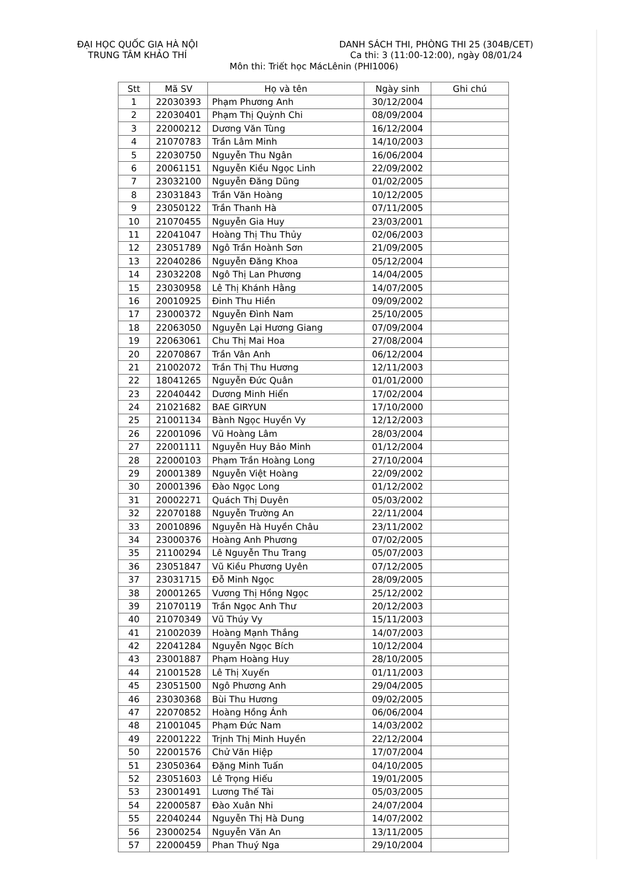ĐẠI HỌC QUỐC GIA HÀ NỘI
TRUNG TÂM KHẢO THÍ
DANH SÁCH THI, PHÒNG THI 25 (304B/CET)
Ca thi: 3 (11:00-12:00), ngày 08/01/24
Môn thi: Triết học MácLênin (PHI1006)
| Stt | Mã SV | Họ và tên | Ngày sinh | Ghi chú |
| --- | --- | --- | --- | --- |
| 1 | 22030393 | Phạm Phương Anh | 30/12/2004 | |
| 2 | 22030401 | Phạm Thị Quỳnh Chi | 08/09/2004 | |
| 3 | 22000212 | Dương Văn Tùng | 16/12/2004 | |
| 4 | 21070783 | Trần Lâm Minh | 14/10/2003 | |
| 5 | 22030750 | Nguyễn Thu Ngân | 16/06/2004 | |
| 6 | 20061151 | Nguyễn Kiều Ngọc Linh | 22/09/2002 | |
| 7 | 23032100 | Nguyễn Đăng Dũng | 01/02/2005 | |
| 8 | 23031843 | Trần Văn Hoàng | 10/12/2005 | |
| 9 | 23050122 | Trần Thanh Hà | 07/11/2005 | |
| 10 | 21070455 | Nguyễn Gia Huy | 23/03/2001 | |
| 11 | 22041047 | Hoàng Thị Thu Thủy | 02/06/2003 | |
| 12 | 23051789 | Ngô Trần Hoành Sơn | 21/09/2005 | |
| 13 | 22040286 | Nguyễn Đăng Khoa | 05/12/2004 | |
| 14 | 23032208 | Ngô Thị Lan Phương | 14/04/2005 | |
| 15 | 23030958 | Lê Thị Khánh Hằng | 14/07/2005 | |
| 16 | 20010925 | Đinh Thu Hiền | 09/09/2002 | |
| 17 | 23000372 | Nguyễn Đình Nam | 25/10/2005 | |
| 18 | 22063050 | Nguyễn Lại Hương Giang | 07/09/2004 | |
| 19 | 22063061 | Chu Thị Mai Hoa | 27/08/2004 | |
| 20 | 22070867 | Trần Vân Anh | 06/12/2004 | |
| 21 | 21002072 | Trần Thị Thu Hương | 12/11/2003 | |
| 22 | 18041265 | Nguyễn Đức Quân | 01/01/2000 | |
| 23 | 22040442 | Dương Minh Hiển | 17/02/2004 | |
| 24 | 21021682 | BAE GIRYUN | 17/10/2000 | |
| 25 | 21001134 | Bành Ngọc Huyền Vy | 12/12/2003 | |
| 26 | 22001096 | Vũ Hoàng Lâm | 28/03/2004 | |
| 27 | 22001111 | Nguyễn Huy Bảo Minh | 01/12/2004 | |
| 28 | 22000103 | Phạm Trần Hoàng Long | 27/10/2004 | |
| 29 | 20001389 | Nguyễn Việt Hoàng | 22/09/2002 | |
| 30 | 20001396 | Đào Ngọc Long | 01/12/2002 | |
| 31 | 20002271 | Quách Thị Duyên | 05/03/2002 | |
| 32 | 22070188 | Nguyễn Trường An | 22/11/2004 | |
| 33 | 20010896 | Nguyễn Hà Huyền Châu | 23/11/2002 | |
| 34 | 23000376 | Hoàng Anh Phương | 07/02/2005 | |
| 35 | 21100294 | Lê Nguyễn Thu Trang | 05/07/2003 | |
| 36 | 23051847 | Vũ Kiều Phương Uyên | 07/12/2005 | |
| 37 | 23031715 | Đỗ Minh Ngọc | 28/09/2005 | |
| 38 | 20001265 | Vương Thị Hồng Ngọc | 25/12/2002 | |
| 39 | 21070119 | Trần Ngọc Anh Thư | 20/12/2003 | |
| 40 | 21070349 | Vũ Thúy Vy | 15/11/2003 | |
| 41 | 21002039 | Hoàng Mạnh Thắng | 14/07/2003 | |
| 42 | 22041284 | Nguyễn Ngọc Bích | 10/12/2004 | |
| 43 | 23001887 | Phạm Hoàng Huy | 28/10/2005 | |
| 44 | 21001528 | Lê Thị Xuyến | 01/11/2003 | |
| 45 | 23051500 | Ngô Phương Anh | 29/04/2005 | |
| 46 | 23030368 | Bùi Thu Hương | 09/02/2005 | |
| 47 | 22070852 | Hoàng Hồng Ánh | 06/06/2004 | |
| 48 | 21001045 | Phạm Đức Nam | 14/03/2002 | |
| 49 | 22001222 | Trịnh Thị Minh Huyền | 22/12/2004 | |
| 50 | 22001576 | Chử Văn Hiệp | 17/07/2004 | |
| 51 | 23050364 | Đặng Minh Tuấn | 04/10/2005 | |
| 52 | 23051603 | Lê Trọng Hiếu | 19/01/2005 | |
| 53 | 23001491 | Lương Thế Tài | 05/03/2005 | |
| 54 | 22000587 | Đào Xuân Nhi | 24/07/2004 | |
| 55 | 22040244 | Nguyễn Thị Hà Dung | 14/07/2002 | |
| 56 | 23000254 | Nguyễn Văn An | 13/11/2005 | |
| 57 | 22000459 | Phan Thuý Nga | 29/10/2004 | |